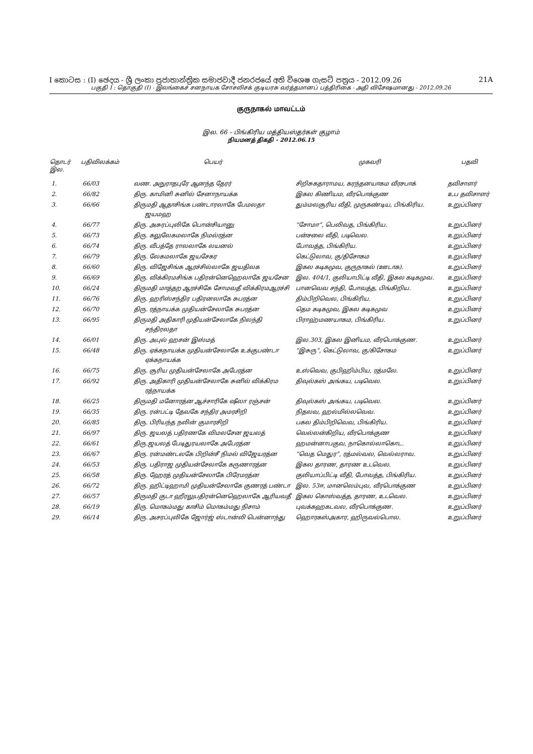I කොටස : (I) ඡෙදය - ශ්‍රී ලංකා ප්‍රජාතාන්ත්‍රික සමාජවාදී ජනරජයේ අති විශෙෂ ගැසට් පත්‍රය - 2012.09.26 21A
பகுதி I : தொகுதி (I) - இலங்கைச் சனநாயக சோசலிசக் குடியரசு வர்த்தமானப் பத்திரிகை - அதி விசேஷமானது - 2012.09.26
குருநாகல் மாவட்டம்
இல. 66 – பிங்கிரிய மத்தியஸ்தர்கள் குழாம்
நியமனத் திகதி - 2012.06.15
| தொடர் இல. | பதிவிலக்கம் | பெயர் | முகவரி | பதவி |
| --- | --- | --- | --- | --- |
| 1. | 66/03 | வண. அநுராதபுரே ஆனந்த தேரர் | சிறிசுகதாராமய, கரந்தனயாகம வீரசபாக் | தவிசாளர் |
| 2. | 66/82 | திரு. காமினி சுனில் சேனாநாயக்க | இகல கிணியம, வீரபொக்குண | உப தவிசாளர் |
| 3. | 66/66 | திருமதி ஆதாசிங்க பண்டாரலாகே பேமலதா ஜயமஹ | தும்மலசூரிய வீதி, முருகண்டிய, பிங்கிரிய. | உறுப்பினர |
| 4. | 66/77 | திரு. அசுரப்புலிகே பொன்சியானு | “சோமா”, பெலிவத, பிங்கிரிய. | உறுப்பினர் |
| 5. | 66/73 | திரு. கலுலேகமலாகே நிமல்ரத்ன | பன்சலை வீதி, படிவெல. | உறுப்பினர் |
| 6. | 66/74 | திரு. வீபத்தே ராலலாகே லயனல் | போவத்த, பிங்கிரிய. | உறுப்பினர் |
| 7. | 66/79 | திரு. லேகமலாகே ஜயசேகர | கெட்டுலாவ, கு/திசோகம | உறுப்பினர் |
| 8. | 66/60 | திரு. விஜேசிங்க ஆரச்சில்லாகே ஜயதிலக | இகல கடிகமுவ, குருநாகல் (ஊடாக). | உறுப்பினர் |
| 9. | 66/69 | திரு. விக்கிரமசிங்க பதிரன்னெஹெலாகே ஜயசேன | இல. 404/1, குலியாபிட்டி வீதி, இகல கடிகமுவ. | உறுப்பினர் |
| 10. | 66/24 | திருமதி மாத்தற ஆரச்சிகே சோமவதீ விக்கிரமஆரச்சி | பானவெவ சந்தி, போவத்த, பிங்கிறிய. | உறுப்பினர் |
| 11. | 66/76 | திரு. ஹரிஸ்சந்திர பதிரனலாகே சுபரத்ன | திம்பிறிவெல, பிங்கிரிய. | உறுப்பினர் |
| 12. | 66/70 | திரு. ரத்நாயக்க முதியன்சேலாகே சுபரத்ன | தெம கடிகமுவ, இகல கடிகமுவ | உறுப்பினர் |
| 13. | 66/95 | திருமதி அதிகாரி முதியன்சேலாகே நிலந்தி சந்திரலதா | பிராஹ்மணயாகம, பிங்கிரிய. | உறுப்பினர் |
| 14. | 66/01 | திரு. அபுல் ஹசன் இஸ்மத் | இல.303, இகல இனியம, வீரபொக்குண. | உறுப்பினர் |
| 15. | 66/48 | திரு. ஏக்கநாயக்க முதியன்சேலாகே உக்குபண்டா ஏக்கநாயக்க | “இசுரு”, கெட்டுலாவ, கு/கிசோகம | உறுப்பினர் |
| 16. | 66/75 | திரு. சூரிய முதியன்சேலாகே அபேரத்ன | உஸ்வெவ, குபிஹிம்பிய, ரத்மலே. | உறுப்பினர் |
| 17. | 66/92 | திரு. அதிகாரி முதியன்சேலாகே சுனில் விக்கிரம ரத்நாயக்க | திவுல்கஸ் அங்கய, படிவெல. | உறுப்பினர் |
| 18. | 66/25 | திருமதி மனோரத்ன ஆச்சாரிகே ஷீலா ரஞ்சன் | திவுல்கஸ் அங்கய, படிவெல. | உறுப்பினர் |
| 19. | 66/35 | திரு. ரன்பட்டி தேவகே சந்திர அமரசிறி | நிதலவ, ஹல்மில்லவெவ. | உறுப்பினர் |
| 20. | 66/85 | திரு. பிரியந்த நலின் குமாரசிறி | பகல திம்பிறிவெவ, பிங்கிரிய. | உறுப்பினர் |
| 21. | 66/97 | திரு. ஜயலத் பதிரணகே விமலசேன ஜயலத் | வெல்லன்கிறிய, வீரபொக்குண | உறுப்பினர் |
| 22. | 66/61 | திரு.ஜயலத் பேடிதுரயலாகே அபேரத்ன | ஹமன்னாபகுவ, நாகொல்லாகொட. | உறுப்பினர் |
| 23. | 66/67 | திரு. ரன்மண்டலகே பிறின்சீ நிமல் விஜேயரத்ன | “வெத மெதுர”, ரத்மல்வல, வெல்லராவ. | உறுப்பினர் |
| 24. | 66/53 | திரு. பதிராஜ முதியன்சேலாகே கருணாரத்ன | இகல தாரண, தாரண உடவெல. | உறுப்பினர் |
| 25. | 66/58 | திரு. ஹேரத் முதியன்சேலாகே பிரேமரத்ன | குலியாப்பிட்டி வீதி, போவத்த, பிங்கிரிய. | உறுப்பினர் |
| 26. | 66/72 | திரு. ஹிட்டிஹாமி முதியன்சேலாகே குணரத் பண்டா | இல. 53ஈ, மானலெம்புவ, வீரபொக்குண | உறுப்பினர் |
| 27. | 66/57 | திருமதி குடா ஹீரலுபதிரன்னெஹெலாகே ஆரியவதீ | இகல கொஸ்வத்த, தாரண, உடவெல. | உறுப்பினர் |
| 28. | 66/19 | திரு. மொகம்மது காசிம் மொகம்மது நிசாம் | புவக்கஹகடவல, வீரபொக்குண. | உறுப்பினர் |
| 29. | 66/14 | திரு. அசரப்புலிகே ஜோர்ஜ் ஸ்டான்லி பென்னாந்து | ஹொரகஸ்அகார, ஹிருவல்பொல. | உறுப்பினர் |